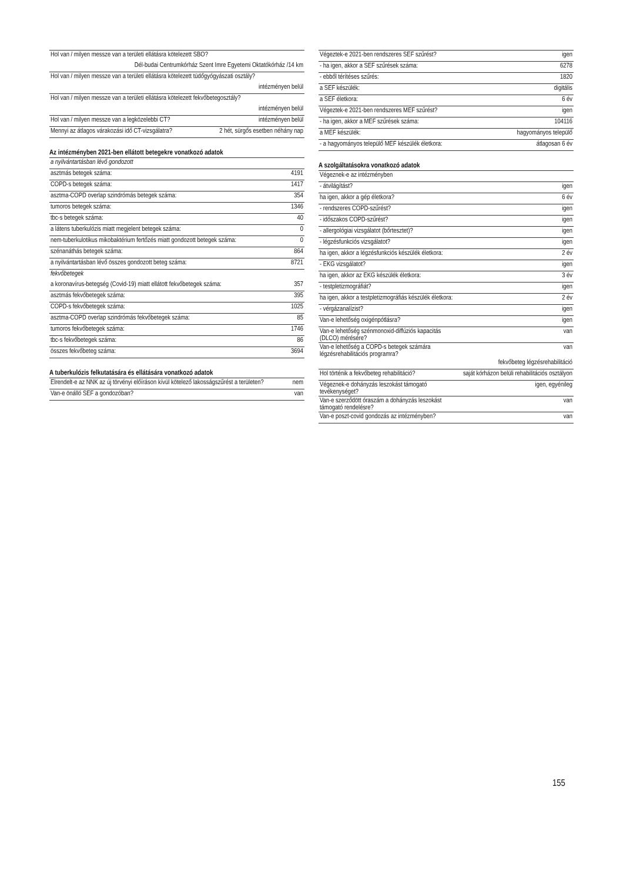| Hol van / milyen messze van a területi ellátásra kötelezett SBO? | |
| Dél-budai Centrumkórház Szent Imre Egyetemi Oktatókórház /14 km | |
| Hol van / milyen messze van a területi ellátásra kötelezett tüdőgyógyászati osztály? | |
| intézményen belül | |
| Hol van / milyen messze van a területi ellátásra kötelezett fekvőbetegosztály? | |
| intézményen belül | |
| Hol van / milyen messze van a legközelebbi CT? | intézményen belül |
| Mennyi az átlagos várakozási idő CT-vizsgálatra? | 2 hét, sürgős esetben néhány nap |
Az intézményben 2021-ben ellátott betegekre vonatkozó adatok
| a nyilvántartásban lévő gondozott | |
| asztmás betegek száma: | 4191 |
| COPD-s betegek száma: | 1417 |
| asztma-COPD overlap szindrómás betegek száma: | 354 |
| tumoros betegek száma: | 1346 |
| tbc-s betegek száma: | 40 |
| a látens tuberkulózis miatt megjelent betegek száma: | 0 |
| nem-tuberkulotikus mikobaktérium fertőzés miatt gondozott betegek száma: | 0 |
| szénanáthás betegek száma: | 864 |
| a nyilvántartásban lévő összes gondozott beteg száma: | 8721 |
| fekvőbetegek | |
| a koronavírus-betegség (Covid-19) miatt ellátott fekvőbetegek száma: | 357 |
| asztmás fekvőbetegek száma: | 395 |
| COPD-s fekvőbetegek száma: | 1025 |
| asztma-COPD overlap szindrómás fekvőbetegek száma: | 85 |
| tumoros fekvőbetegek száma: | 1746 |
| tbc-s fekvőbetegek száma: | 86 |
| összes fekvőbeteg száma: | 3694 |
A tuberkulózis felkutatására és ellátására vonatkozó adatok
| Elrendelt-e az NNK az új törvényi előíráson kívül kötelező lakosságszűrést a területen? | nem |
| Van-e önálló SEF a gondozóban? | van |
| Végeztek-e 2021-ben rendszeres SEF szűrést? | igen |
| - ha igen, akkor a SEF szűrések száma: | 6278 |
| - ebből térítéses szűrés: | 1820 |
| a SEF készülék: | digitális |
| a SEF életkora: | 6 év |
| Végeztek-e 2021-ben rendszeres MEF szűrést? | igen |
| - ha igen, akkor a MEF szűrések száma: | 104116 |
| a MEF készülék: | hagyományos települő |
| - a hagyományos települő MEF készülék életkora: | átlagosan 6 év |
A szolgáltatásokra vonatkozó adatok
| Végeznek-e az intézményben | |
| - átvilágítást? | igen |
| ha igen, akkor a gép életkora? | 6 év |
| - rendszeres COPD-szűrést? | igen |
| - időszakos COPD-szűrést? | igen |
| - allergológiai vizsgálatot (bőrtesztet)? | igen |
| - légzésfunkciós vizsgálatot? | igen |
| ha igen, akkor a légzésfunkciós készülék életkora: | 2 év |
| - EKG vizsgálatot? | igen |
| ha igen, akkor az EKG készülék életkora: | 3 év |
| - testpletizmográfiát? | igen |
| ha igen, akkor a testpletizmográfiás készülék életkora: | 2 év |
| - vérgázanalízist? | igen |
| Van-e lehetőség oxigénpótlásra? | igen |
| Van-e lehetőség szénmonoxid-diffúziós kapacitás (DLCO) mérésére? | van |
| Van-e lehetőség a COPD-s betegek számára légzésrehabilitációs programra? | van |
| fekvőbeteg légzésrehabilitáció | |
| Hol történik a fekvőbeteg rehabilitáció? | saját kórházon belüli rehabilitációs osztályon |
| Végeznek-e dohányzás leszokást támogató tevékenységet? | igen, egyénileg |
| Van-e szerződött óraszám a dohányzás leszokást támogató rendelésre? | van |
| Van-e poszt-covid gondozás az intézményben? | van |
155